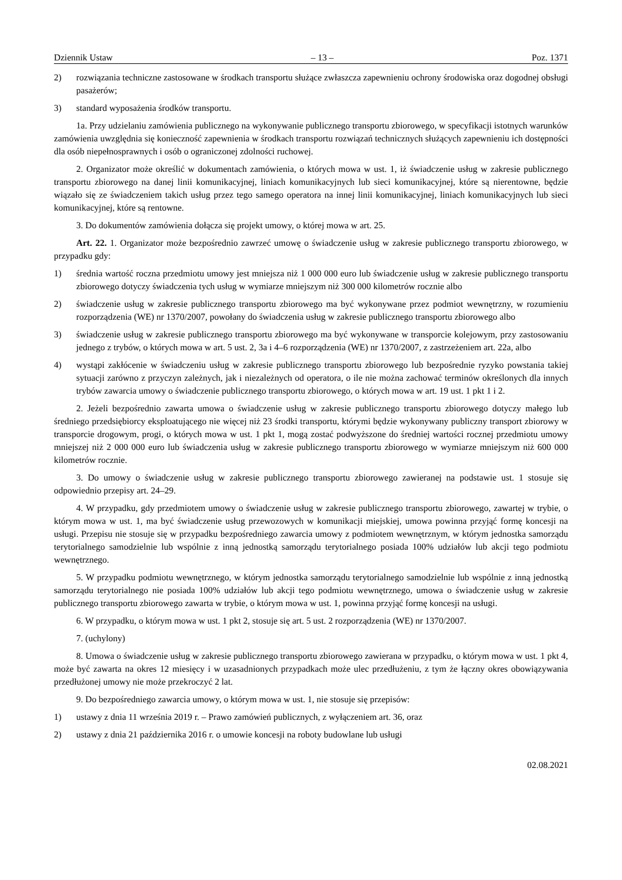Dziennik Ustaw – 13 – Poz. 1371
2) rozwiązania techniczne zastosowane w środkach transportu służące zwłaszcza zapewnieniu ochrony środowiska oraz dogodnej obsługi pasażerów;
3) standard wyposażenia środków transportu.
1a. Przy udzielaniu zamówienia publicznego na wykonywanie publicznego transportu zbiorowego, w specyfikacji istotnych warunków zamówienia uwzględnia się konieczność zapewnienia w środkach transportu rozwiązań technicznych służących zapewnieniu ich dostępności dla osób niepełnosprawnych i osób o ograniczonej zdolności ruchowej.
2. Organizator może określić w dokumentach zamówienia, o których mowa w ust. 1, iż świadczenie usług w zakresie publicznego transportu zbiorowego na danej linii komunikacyjnej, liniach komunikacyjnych lub sieci komunikacyjnej, które są nierentowne, będzie wiązało się ze świadczeniem takich usług przez tego samego operatora na innej linii komunikacyjnej, liniach komunikacyjnych lub sieci komunikacyjnej, które są rentowne.
3. Do dokumentów zamówienia dołącza się projekt umowy, o której mowa w art. 25.
Art. 22. 1. Organizator może bezpośrednio zawrzeć umowę o świadczenie usług w zakresie publicznego transportu zbiorowego, w przypadku gdy:
1) średnia wartość roczna przedmiotu umowy jest mniejsza niż 1 000 000 euro lub świadczenie usług w zakresie publicznego transportu zbiorowego dotyczy świadczenia tych usług w wymiarze mniejszym niż 300 000 kilometrów rocznie albo
2) świadczenie usług w zakresie publicznego transportu zbiorowego ma być wykonywane przez podmiot wewnętrzny, w rozumieniu rozporządzenia (WE) nr 1370/2007, powołany do świadczenia usług w zakresie publicznego transportu zbiorowego albo
3) świadczenie usług w zakresie publicznego transportu zbiorowego ma być wykonywane w transporcie kolejowym, przy zastosowaniu jednego z trybów, o których mowa w art. 5 ust. 2, 3a i 4–6 rozporządzenia (WE) nr 1370/2007, z zastrzeżeniem art. 22a, albo
4) wystąpi zakłócenie w świadczeniu usług w zakresie publicznego transportu zbiorowego lub bezpośrednie ryzyko powstania takiej sytuacji zarówno z przyczyn zależnych, jak i niezależnych od operatora, o ile nie można zachować terminów określonych dla innych trybów zawarcia umowy o świadczenie publicznego transportu zbiorowego, o których mowa w art. 19 ust. 1 pkt 1 i 2.
2. Jeżeli bezpośrednio zawarta umowa o świadczenie usług w zakresie publicznego transportu zbiorowego dotyczy małego lub średniego przedsiębiorcy eksploatującego nie więcej niż 23 środki transportu, którymi będzie wykonywany publiczny transport zbiorowy w transporcie drogowym, progi, o których mowa w ust. 1 pkt 1, mogą zostać podwyższone do średniej wartości rocznej przedmiotu umowy mniejszej niż 2 000 000 euro lub świadczenia usług w zakresie publicznego transportu zbiorowego w wymiarze mniejszym niż 600 000 kilometrów rocznie.
3. Do umowy o świadczenie usług w zakresie publicznego transportu zbiorowego zawieranej na podstawie ust. 1 stosuje się odpowiednio przepisy art. 24–29.
4. W przypadku, gdy przedmiotem umowy o świadczenie usług w zakresie publicznego transportu zbiorowego, zawartej w trybie, o którym mowa w ust. 1, ma być świadczenie usług przewozowych w komunikacji miejskiej, umowa powinna przyjąć formę koncesji na usługi. Przepisu nie stosuje się w przypadku bezpośredniego zawarcia umowy z podmiotem wewnętrznym, w którym jednostka samorządu terytorialnego samodzielnie lub wspólnie z inną jednostką samorządu terytorialnego posiada 100% udziałów lub akcji tego podmiotu wewnętrznego.
5. W przypadku podmiotu wewnętrznego, w którym jednostka samorządu terytorialnego samodzielnie lub wspólnie z inną jednostką samorządu terytorialnego nie posiada 100% udziałów lub akcji tego podmiotu wewnętrznego, umowa o świadczenie usług w zakresie publicznego transportu zbiorowego zawarta w trybie, o którym mowa w ust. 1, powinna przyjąć formę koncesji na usługi.
6. W przypadku, o którym mowa w ust. 1 pkt 2, stosuje się art. 5 ust. 2 rozporządzenia (WE) nr 1370/2007.
7. (uchylony)
8. Umowa o świadczenie usług w zakresie publicznego transportu zbiorowego zawierana w przypadku, o którym mowa w ust. 1 pkt 4, może być zawarta na okres 12 miesięcy i w uzasadnionych przypadkach może ulec przedłużeniu, z tym że łączny okres obowiązywania przedłużonej umowy nie może przekroczyć 2 lat.
9. Do bezpośredniego zawarcia umowy, o którym mowa w ust. 1, nie stosuje się przepisów:
1) ustawy z dnia 11 września 2019 r. – Prawo zamówień publicznych, z wyłączeniem art. 36, oraz
2) ustawy z dnia 21 października 2016 r. o umowie koncesji na roboty budowlane lub usługi
02.08.2021